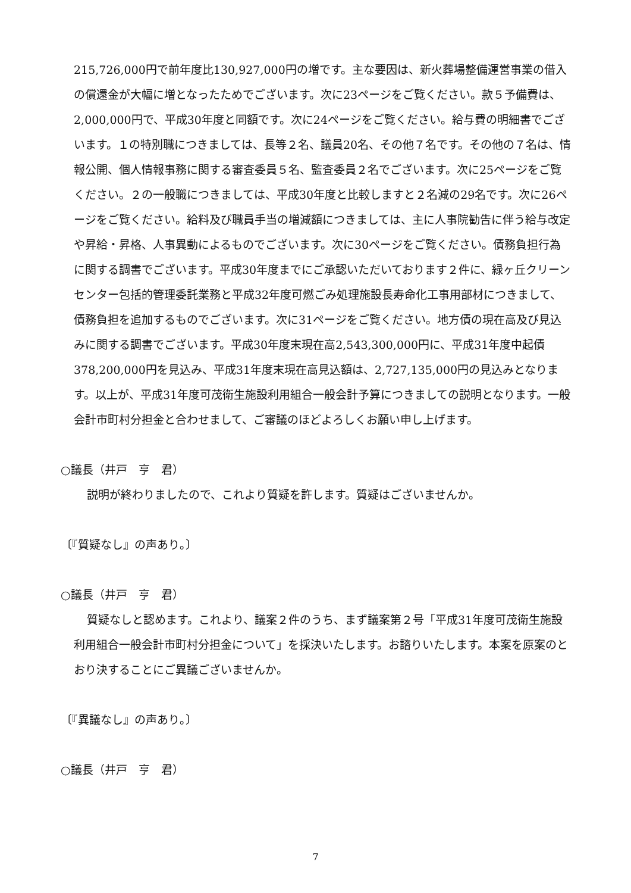215,726,000円で前年度比130,927,000円の増です。主な要因は、新火葬場整備運営事業の借入の償還金が大幅に増となったためでございます。次に23ページをご覧ください。款５予備費は、2,000,000円で、平成30年度と同額です。次に24ページをご覧ください。給与費の明細書でございます。１の特別職につきましては、長等２名、議員20名、その他７名です。その他の７名は、情報公開、個人情報事務に関する審査委員５名、監査委員２名でございます。次に25ページをご覧ください。２の一般職につきましては、平成30年度と比較しますと２名減の29名です。次に26ページをご覧ください。給料及び職員手当の増減額につきましては、主に人事院勧告に伴う給与改定や昇給・昇格、人事異動によるものでございます。次に30ページをご覧ください。債務負担行為に関する調書でございます。平成30年度までにご承認いただいております２件に、緑ヶ丘クリーンセンター包括的管理委託業務と平成32年度可燃ごみ処理施設長寿命化工事用部材につきまして、債務負担を追加するものでございます。次に31ページをご覧ください。地方債の現在高及び見込みに関する調書でございます。平成30年度末現在高2,543,300,000円に、平成31年度中起債378,200,000円を見込み、平成31年度末現在高見込額は、2,727,135,000円の見込みとなります。以上が、平成31年度可茂衛生施設利用組合一般会計予算につきましての説明となります。一般会計市町村分担金と合わせまして、ご審議のほどよろしくお願い申し上げます。
○議長（井戸　亨　君）
説明が終わりましたので、これより質疑を許します。質疑はございませんか。
〔『質疑なし』の声あり。〕
○議長（井戸　亨　君）
質疑なしと認めます。これより、議案２件のうち、まず議案第２号「平成31年度可茂衛生施設利用組合一般会計市町村分担金について」を採決いたします。お諮りいたします。本案を原案のとおり決することにご異議ございませんか。
〔『異議なし』の声あり。〕
○議長（井戸　亨　君）
7